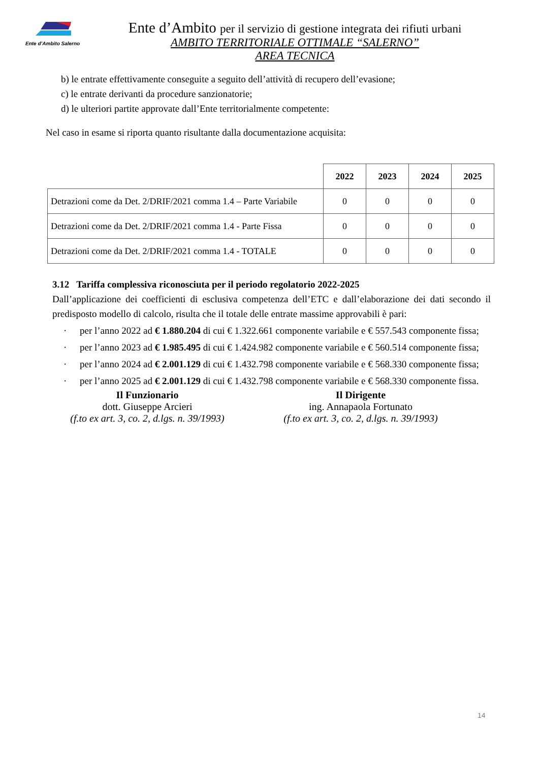Ente d’Ambito Salerno
Ente d’Ambito per il servizio di gestione integrata dei rifiuti urbani
AMBITO TERRITORIALE OTTIMALE “SALERNO”
AREA TECNICA
b) le entrate effettivamente conseguite a seguito dell’attività di recupero dell’evasione;
c) le entrate derivanti da procedure sanzionatorie;
d) le ulteriori partite approvate dall’Ente territorialmente competente:
Nel caso in esame si riporta quanto risultante dalla documentazione acquisita:
| | 2022 | 2023 | 2024 | 2025 |
| --- | --- | --- | --- | --- |
| Detrazioni come da Det. 2/DRIF/2021 comma 1.4 – Parte Variabile | 0 | 0 | 0 | 0 |
| Detrazioni come da Det. 2/DRIF/2021 comma 1.4 - Parte Fissa | 0 | 0 | 0 | 0 |
| Detrazioni come da Det. 2/DRIF/2021 comma 1.4 - TOTALE | 0 | 0 | 0 | 0 |
3.12 Tariffa complessiva riconosciuta per il periodo regolatorio 2022-2025
Dall’applicazione dei coefficienti di esclusiva competenza dell’ETC e dall’elaborazione dei dati secondo il predisposto modello di calcolo, risulta che il totale delle entrate massime approvabili è pari:
· per l’anno 2022 ad € 1.880.204 di cui € 1.322.661 componente variabile e € 557.543 componente fissa;
· per l’anno 2023 ad € 1.985.495 di cui € 1.424.982 componente variabile e € 560.514 componente fissa;
· per l’anno 2024 ad € 2.001.129 di cui € 1.432.798 componente variabile e € 568.330 componente fissa;
· per l’anno 2025 ad € 2.001.129 di cui € 1.432.798 componente variabile e € 568.330 componente fissa.
Il Funzionario
dott. Giuseppe Arcieri
(f.to ex art. 3, co. 2, d.lgs. n. 39/1993)
Il Dirigente
ing. Annapaola Fortunato
(f.to ex art. 3, co. 2, d.lgs. n. 39/1993)
14